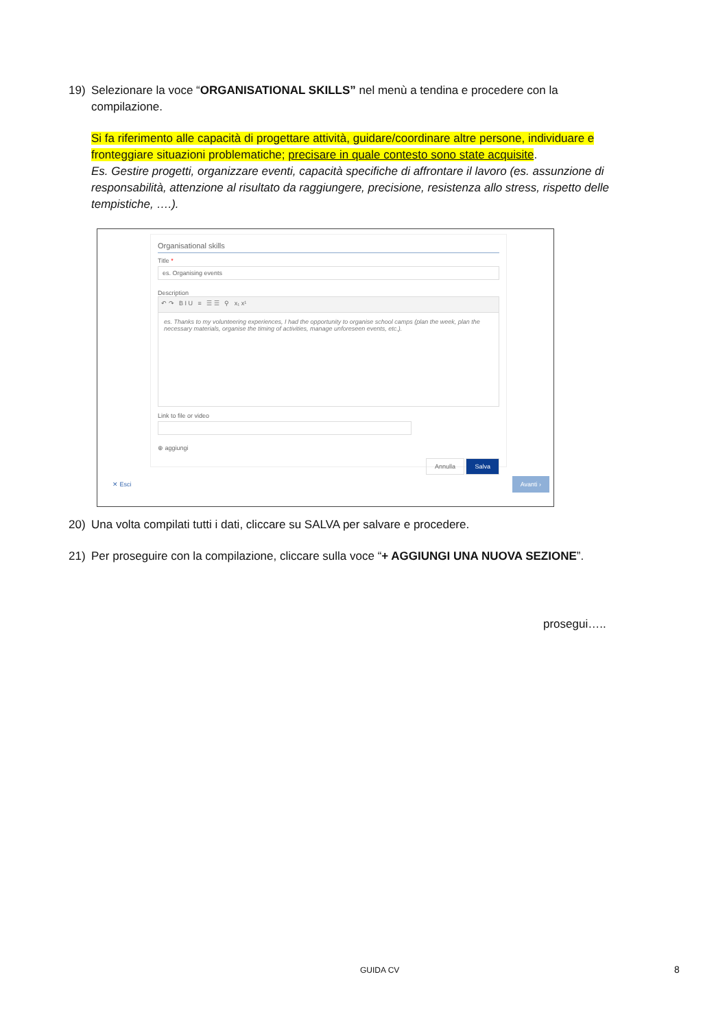19) Selezionare la voce “ORGANISATIONAL SKILLS” nel menù a tendina e procedere con la
compilazione.
Si fa riferimento alle capacità di progettare attività, guidare/coordinare altre persone, individuare e fronteggiare situazioni problematiche; precisare in quale contesto sono state acquisite.
Es. Gestire progetti, organizzare eventi, capacità specifiche di affrontare il lavoro (es. assunzione di responsabilità, attenzione al risultato da raggiungere, precisione, resistenza allo stress, rispetto delle tempistiche, ….).
Organisational skills
Title *
es. Organising events
Description
↶ ↷ B I U ≡ ☰ ☰ ⚲ x₁ x¹
es. Thanks to my volunteering experiences, I had the opportunity to organise school camps (plan the week, plan the necessary materials, organise the timing of activities, manage unforeseen events, etc.).
Link to file or video
⊕ aggiungi
Annulla Salva
✕ Esci
Avanti ›
20) Una volta compilati tutti i dati, cliccare su SALVA per salvare e procedere.
21) Per proseguire con la compilazione, cliccare sulla voce “+ AGGIUNGI UNA NUOVA SEZIONE”.
prosegui…..
GUIDA CV 8